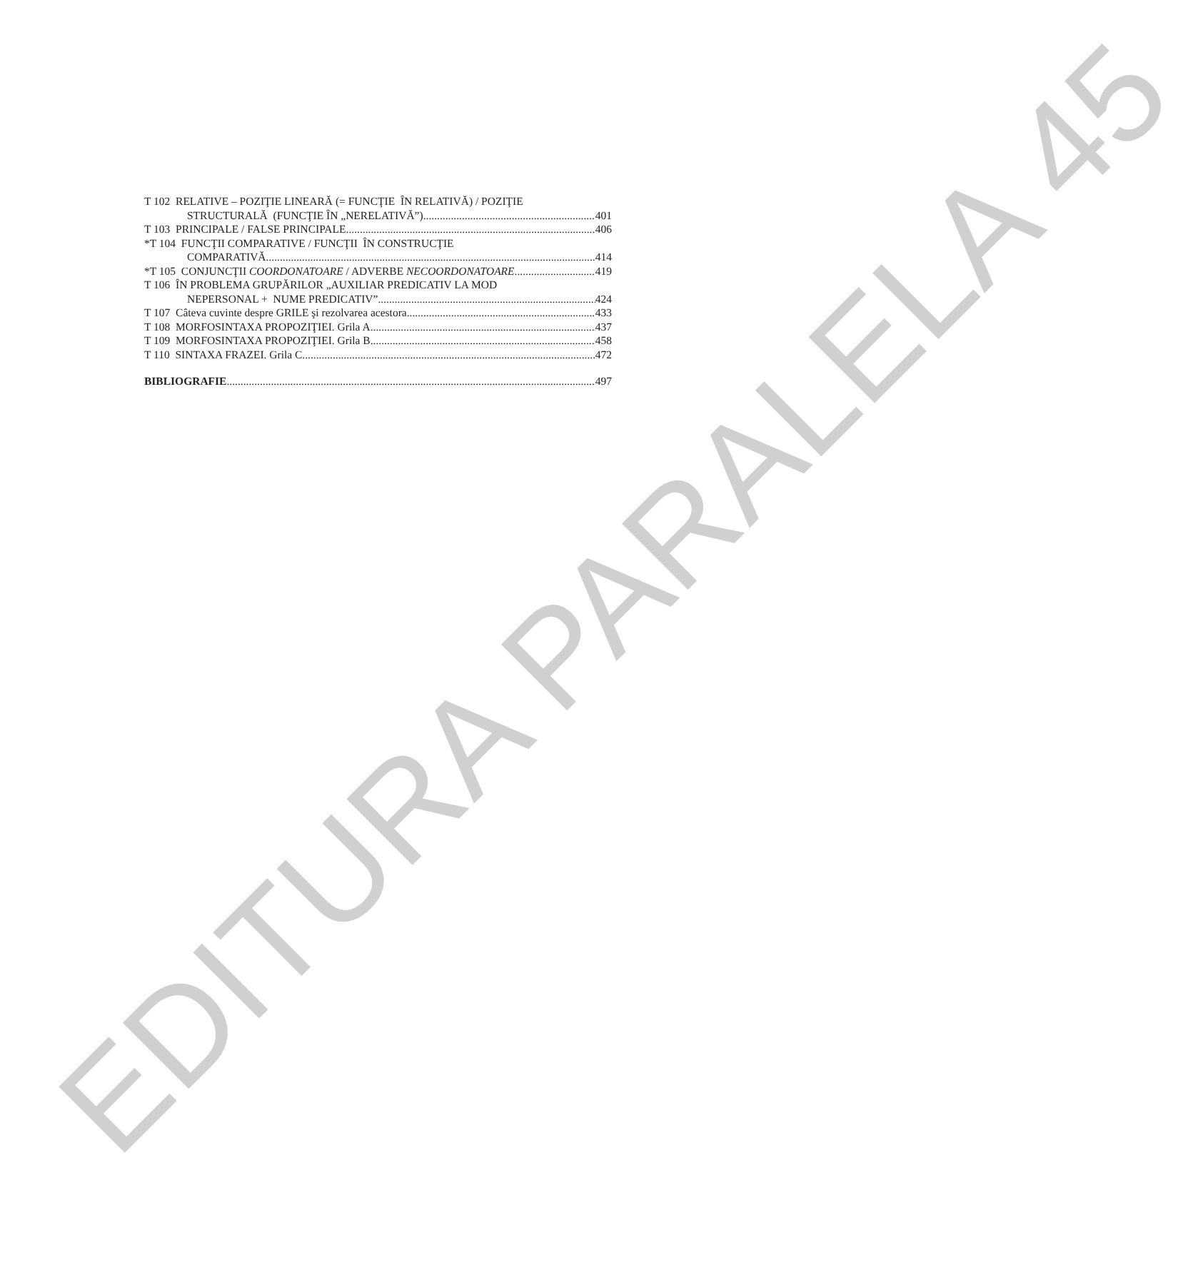EDITURA PARALELA 45
T 102 RELATIVE – POZIŢIE LINEARĂ (= FUNCŢIE ÎN RELATIVĂ) / POZIŢIE
STRUCTURALĂ (FUNCŢIE ÎN „NERELATIVĂ”) 401
T 103 PRINCIPALE / FALSE PRINCIPALE 406
*T 104 FUNCŢII COMPARATIVE / FUNCŢII ÎN CONSTRUCŢIE
COMPARATIVĂ 414
*T 105 CONJUNCŢII COORDONATOARE / ADVERBE NECOORDONATOARE 419
T 106 ÎN PROBLEMA GRUPĂRILOR „AUXILIAR PREDICATIV LA MOD
NEPERSONAL + NUME PREDICATIV” 424
T 107 Câteva cuvinte despre GRILE şi rezolvarea acestora 433
T 108 MORFOSINTAXA PROPOZIŢIEI. Grila A 437
T 109 MORFOSINTAXA PROPOZIŢIEI. Grila B 458
T 110 SINTAXA FRAZEI. Grila C 472
BIBLIOGRAFIE 497